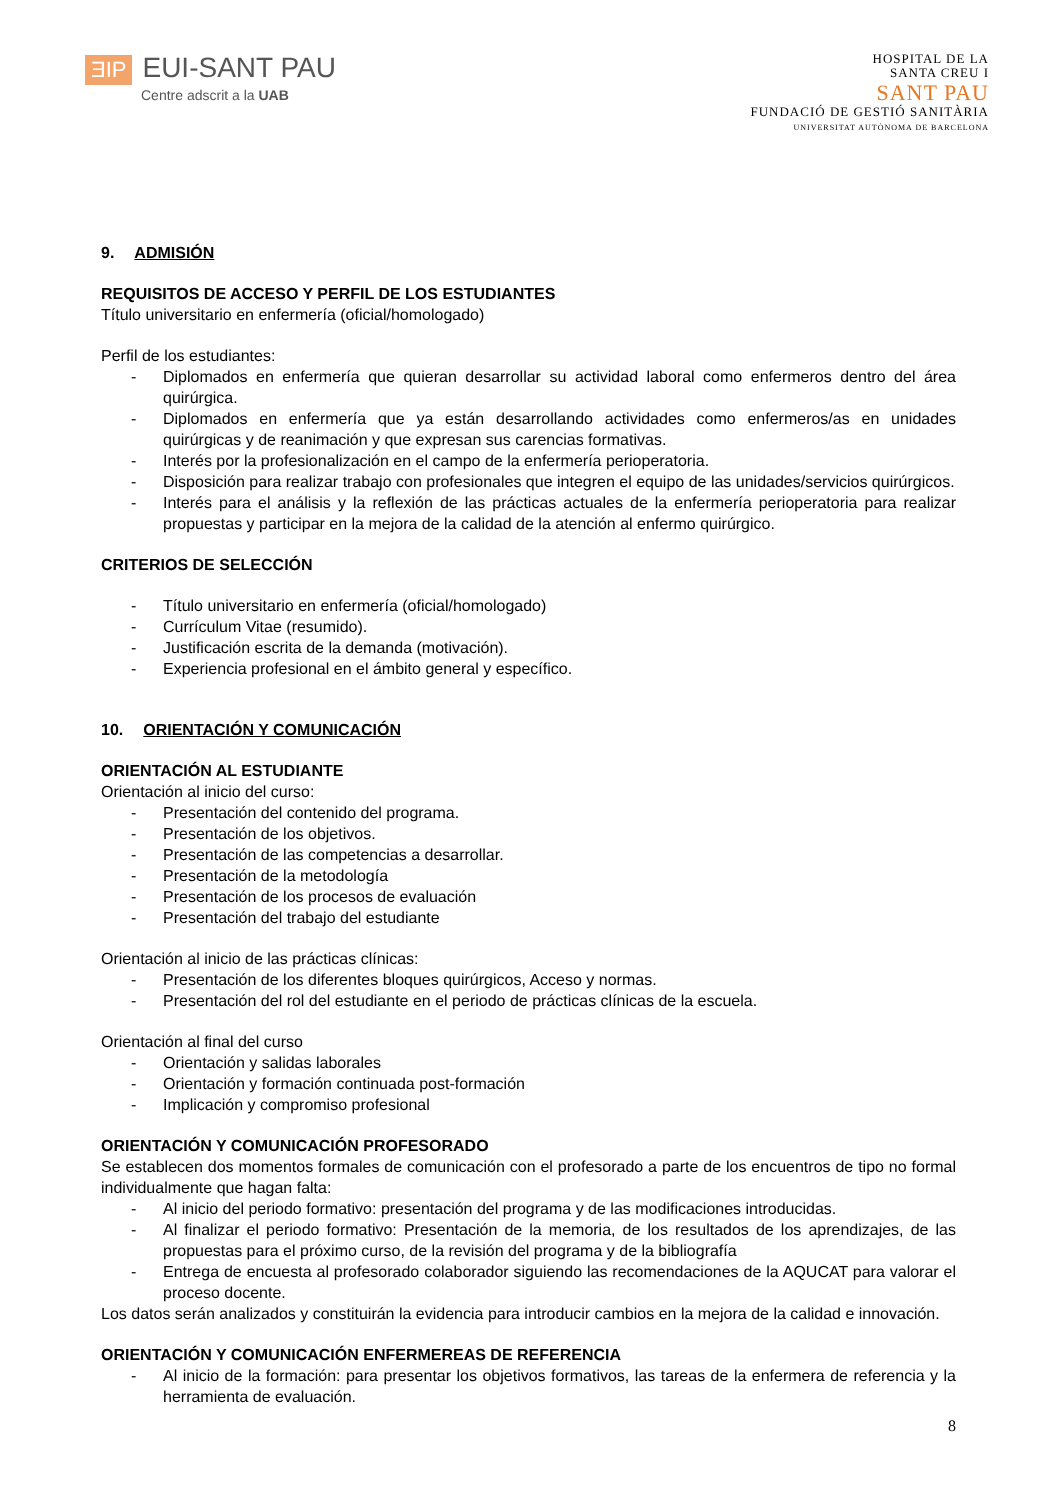ƎIP EUI-SANT PAU
Centre adscrit a la UAB
HOSPITAL DE LA
SANTA CREU I
SANT PAU
FUNDACIÓ DE GESTIÓ SANITÀRIA
UNIVERSITAT AUTÒNOMA DE BARCELONA
9. ADMISIÓN
REQUISITOS DE ACCESO Y PERFIL DE LOS ESTUDIANTES
Título universitario en enfermería (oficial/homologado)
Perfil de los estudiantes:
- Diplomados en enfermería que quieran desarrollar su actividad laboral como enfermeros dentro del área quirúrgica.
- Diplomados en enfermería que ya están desarrollando actividades como enfermeros/as en unidades quirúrgicas y de reanimación y que expresan sus carencias formativas.
- Interés por la profesionalización en el campo de la enfermería perioperatoria.
- Disposición para realizar trabajo con profesionales que integren el equipo de las unidades/servicios quirúrgicos.
- Interés para el análisis y la reflexión de las prácticas actuales de la enfermería perioperatoria para realizar propuestas y participar en la mejora de la calidad de la atención al enfermo quirúrgico.
CRITERIOS DE SELECCIÓN
- Título universitario en enfermería (oficial/homologado)
- Currículum Vitae (resumido).
- Justificación escrita de la demanda (motivación).
- Experiencia profesional en el ámbito general y específico.
10. ORIENTACIÓN Y COMUNICACIÓN
ORIENTACIÓN AL ESTUDIANTE
Orientación al inicio del curso:
- Presentación del contenido del programa.
- Presentación de los objetivos.
- Presentación de las competencias a desarrollar.
- Presentación de la metodología
- Presentación de los procesos de evaluación
- Presentación del trabajo del estudiante
Orientación al inicio de las prácticas clínicas:
- Presentación de los diferentes bloques quirúrgicos, Acceso y normas.
- Presentación del rol del estudiante en el periodo de prácticas clínicas de la escuela.
Orientación al final del curso
- Orientación y salidas laborales
- Orientación y formación continuada post-formación
- Implicación y compromiso profesional
ORIENTACIÓN Y COMUNICACIÓN PROFESORADO
Se establecen dos momentos formales de comunicación con el profesorado a parte de los encuentros de tipo no formal individualmente que hagan falta:
- Al inicio del periodo formativo: presentación del programa y de las modificaciones introducidas.
- Al finalizar el periodo formativo: Presentación de la memoria, de los resultados de los aprendizajes, de las propuestas para el próximo curso, de la revisión del programa y de la bibliografía
- Entrega de encuesta al profesorado colaborador siguiendo las recomendaciones de la AQUCAT para valorar el proceso docente.
Los datos serán analizados y constituirán la evidencia para introducir cambios en la mejora de la calidad e innovación.
ORIENTACIÓN Y COMUNICACIÓN ENFERMEREAS DE REFERENCIA
- Al inicio de la formación: para presentar los objetivos formativos, las tareas de la enfermera de referencia y la herramienta de evaluación.
8